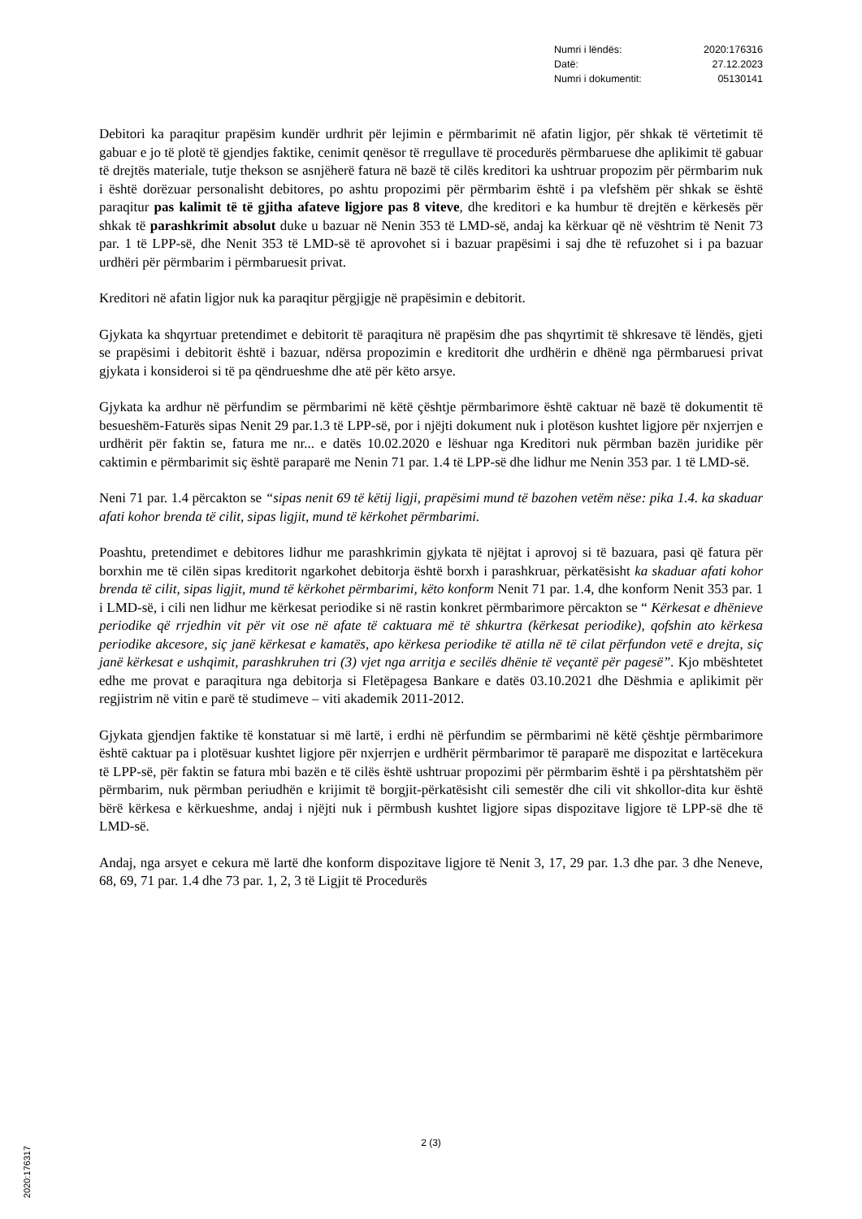Numri i lëndës: 2020:176316
Datë: 27.12.2023
Numri i dokumentit: 05130141
Debitori ka paraqitur prapësim kundër urdhrit për lejimin e përmbarimit në afatin ligjor, për shkak të vërtetimit të gabuar e jo të plotë të gjendjes faktike, cenimit qenësor të rregullave të procedurës përmbaruese dhe aplikimit të gabuar të drejtës materiale, tutje thekson se asnjëherë fatura në bazë të cilës kreditori ka ushtruar propozim për përmbarim nuk i është dorëzuar personalisht debitores, po ashtu propozimi për përmbarim është i pa vlefshëm për shkak se është paraqitur pas kalimit të të gjitha afateve ligjore pas 8 viteve, dhe kreditori e ka humbur të drejtën e kërkesës për shkak të parashkrimit absolut duke u bazuar në Nenin 353 të LMD-së, andaj ka kërkuar që në vështrim të Nenit 73 par. 1 të LPP-së, dhe Nenit 353 të LMD-së të aprovohet si i bazuar prapësimi i saj dhe të refuzohet si i pa bazuar urdhëri për përmbarim i përmbaruesit privat.
Kreditori në afatin ligjor nuk ka paraqitur përgjigje në prapësimin e debitorit.
Gjykata ka shqyrtuar pretendimet e debitorit të paraqitura në prapësim dhe pas shqyrtimit të shkresave të lëndës, gjeti se prapësimi i debitorit është i bazuar, ndërsa propozimin e kreditorit dhe urdhërin e dhënë nga përmbaruesi privat gjykata i konsideroi si të pa qëndrueshme dhe atë për këto arsye.
Gjykata ka ardhur në përfundim se përmbarimi në këtë çështje përmbarimore është caktuar në bazë të dokumentit të besueshëm-Faturës sipas Nenit 29 par.1.3 të LPP-së, por i njëjti dokument nuk i plotëson kushtet ligjore për nxjerrjen e urdhërit për faktin se, fatura me nr... e datës 10.02.2020 e lëshuar nga Kreditori nuk përmban bazën juridike për caktimin e përmbarimit siç është paraparë me Nenin 71 par. 1.4 të LPP-së dhe lidhur me Nenin 353 par. 1 të LMD-së.
Neni 71 par. 1.4 përcakton se “sipas nenit 69 të këtij ligji, prapësimi mund të bazohen vetëm nëse: pika 1.4. ka skaduar afati kohor brenda të cilit, sipas ligjit, mund të kërkohet përmbarimi.
Poashtu, pretendimet e debitores lidhur me parashkrimin gjykata të njëjtat i aprovoj si të bazuara, pasi që fatura për borxhin me të cilën sipas kreditorit ngarkohet debitorja është borxh i parashkruar, përkatësisht ka skaduar afati kohor brenda të cilit, sipas ligjit, mund të kërkohet përmbarimi, këto konform Nenit 71 par. 1.4, dhe konform Nenit 353 par. 1 i LMD-së, i cili nen lidhur me kërkesat periodike si në rastin konkret përmbarimore përcakton se “ Kërkesat e dhënieve periodike që rrjedhin vit për vit ose në afate të caktuara më të shkurtra (kërkesat periodike), qofshin ato kërkesa periodike akcesore, siç janë kërkesat e kamatës, apo kërkesa periodike të atilla në të cilat përfundon vetë e drejta, siç janë kërkesat e ushqimit, parashkruhen tri (3) vjet nga arritja e secilës dhënie të veçantë për pagesë”. Kjo mbështetet edhe me provat e paraqitura nga debitorja si Fletëpagesa Bankare e datës 03.10.2021 dhe Dëshmia e aplikimit për regjistrim në vitin e parë të studimeve – viti akademik 2011-2012.
Gjykata gjendjen faktike të konstatuar si më lartë, i erdhi në përfundim se përmbarimi në këtë çështje përmbarimore është caktuar pa i plotësuar kushtet ligjore për nxjerrjen e urdhërit përmbarimor të paraparë me dispozitat e lartëcekura të LPP-së, për faktin se fatura mbi bazën e të cilës është ushtruar propozimi për përmbarim është i pa përshtatshëm për përmbarim, nuk përmban periudhën e krijimit të borgjit-përkatësisht cili semestër dhe cili vit shkollor-dita kur është bërë kërkesa e kërkueshme, andaj i njëjti nuk i përmbush kushtet ligjore sipas dispozitave ligjore të LPP-së dhe të LMD-së.
Andaj, nga arsyet e cekura më lartë dhe konform dispozitave ligjore të Nenit 3, 17, 29 par. 1.3 dhe par. 3 dhe Neneve, 68, 69, 71 par. 1.4 dhe 73 par. 1, 2, 3 të Ligjit të Procedurës
2 (3)
2020:176317